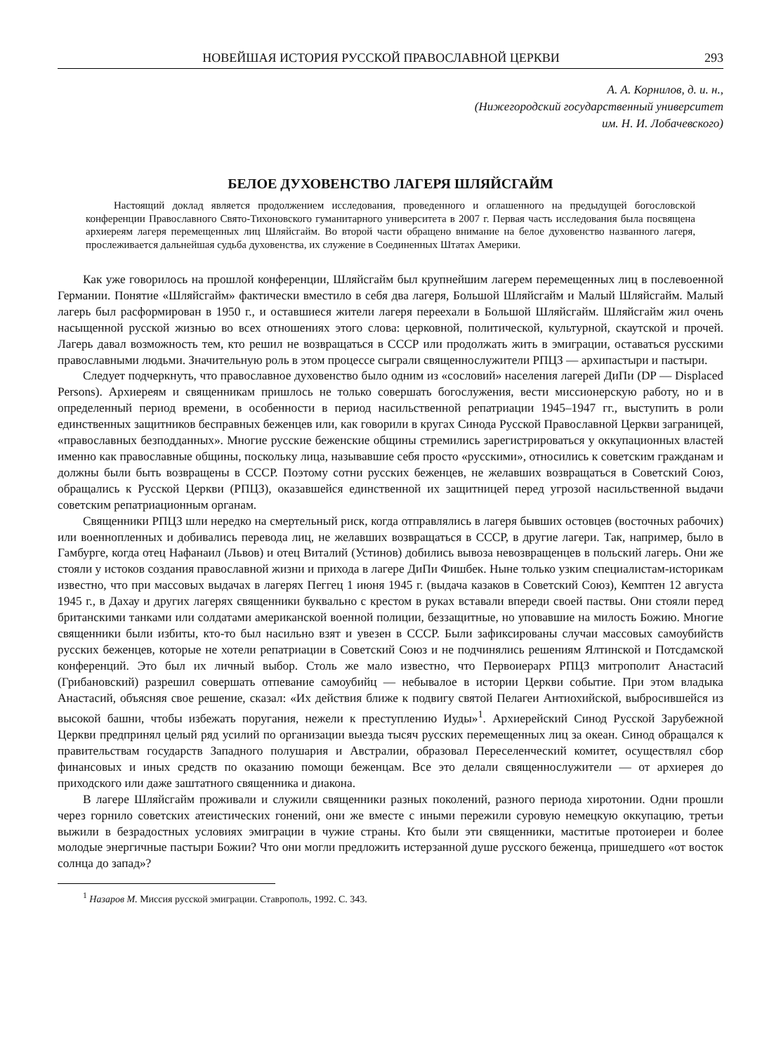НОВЕЙШАЯ ИСТОРИЯ РУССКОЙ ПРАВОСЛАВНОЙ ЦЕРКВИ 293
А. А. Корнилов, д. и. н.,
(Нижегородский государственный университет
им. Н. И. Лобачевского)
БЕЛОЕ ДУХОВЕНСТВО ЛАГЕРЯ ШЛЯЙСГАЙМ
Настоящий доклад является продолжением исследования, проведенного и оглашенного на предыдущей богословской конференции Православного Свято-Тихоновского гуманитарного университета в 2007 г. Первая часть исследования была посвящена архиереям лагеря перемещенных лиц Шляйсгайм. Во второй части обращено внимание на белое духовенство названного лагеря, прослеживается дальнейшая судьба духовенства, их служение в Соединенных Штатах Америки.
Как уже говорилось на прошлой конференции, Шляйсгайм был крупнейшим лагерем перемещенных лиц в послевоенной Германии. Понятие «Шляйсгайм» фактически вместило в себя два лагеря, Большой Шляйсгайм и Малый Шляйсгайм. Малый лагерь был расформирован в 1950 г., и оставшиеся жители лагеря переехали в Большой Шляйсгайм. Шляйсгайм жил очень насыщенной русской жизнью во всех отношениях этого слова: церковной, политической, культурной, скаутской и прочей. Лагерь давал возможность тем, кто решил не возвращаться в СССР или продолжать жить в эмиграции, оставаться русскими православными людьми. Значительную роль в этом процессе сыграли священнослужители РПЦЗ — архипастыри и пастыри.
Следует подчеркнуть, что православное духовенство было одним из «сословий» населения лагерей ДиПи (DP — Displaced Persons). Архиереям и священникам пришлось не только совершать богослужения, вести миссионерскую работу, но и в определенный период времени, в особенности в период насильственной репатриации 1945–1947 гг., выступить в роли единственных защитников бесправных беженцев или, как говорили в кругах Синода Русской Православной Церкви заграницей, «православных безподданных». Многие русские беженские общины стремились зарегистрироваться у оккупационных властей именно как православные общины, поскольку лица, называвшие себя просто «русскими», относились к советским гражданам и должны были быть возвращены в СССР. Поэтому сотни русских беженцев, не желавших возвращаться в Советский Союз, обращались к Русской Церкви (РПЦЗ), оказавшейся единственной их защитницей перед угрозой насильственной выдачи советским репатриационным органам.
Священники РПЦЗ шли нередко на смертельный риск, когда отправлялись в лагеря бывших остовцев (восточных рабочих) или военнопленных и добивались перевода лиц, не желавших возвращаться в СССР, в другие лагери. Так, например, было в Гамбурге, когда отец Нафанаил (Львов) и отец Виталий (Устинов) добились вывоза невозвращенцев в польский лагерь. Они же стояли у истоков создания православной жизни и прихода в лагере ДиПи Фишбек. Ныне только узким специалистам-историкам известно, что при массовых выдачах в лагерях Пеггец 1 июня 1945 г. (выдача казаков в Советский Союз), Кемптен 12 августа 1945 г., в Дахау и других лагерях священники буквально с крестом в руках вставали впереди своей паствы. Они стояли перед британскими танками или солдатами американской военной полиции, беззащитные, но уповавшие на милость Божию. Многие священники были избиты, кто-то был насильно взят и увезен в СССР. Были зафиксированы случаи массовых самоубийств русских беженцев, которые не хотели репатриации в Советский Союз и не подчинялись решениям Ялтинской и Потсдамской конференций. Это был их личный выбор. Столь же мало известно, что Первоиерарх РПЦЗ митрополит Анастасий (Грибановский) разрешил совершать отпевание самоубийц — небывалое в истории Церкви событие. При этом владыка Анастасий, объясняя свое решение, сказал: «Их действия ближе к подвигу святой Пелагеи Антиохийской, выбросившейся из высокой башни, чтобы избежать поругания, нежели к преступлению Иуды»<sup>1</sup>. Архиерейский Синод Русской Зарубежной Церкви предпринял целый ряд усилий по организации выезда тысяч русских перемещенных лиц за океан. Синод обращался к правительствам государств Западного полушария и Австралии, образовал Переселенческий комитет, осуществлял сбор финансовых и иных средств по оказанию помощи беженцам. Все это делали священнослужители — от архиерея до приходского или даже заштатного священника и диакона.
В лагере Шляйсгайм проживали и служили священники разных поколений, разного периода хиротонии. Одни прошли через горнило советских атеистических гонений, они же вместе с иными пережили суровую немецкую оккупацию, третьи выжили в безрадостных условиях эмиграции в чужие страны. Кто были эти священники, маститые протоиереи и более молодые энергичные пастыри Божии? Что они могли предложить истерзанной душе русского беженца, пришедшего «от восток солнца до запад»?
<sup>1</sup> Назаров М. Миссия русской эмиграции. Ставрополь, 1992. С. 343.